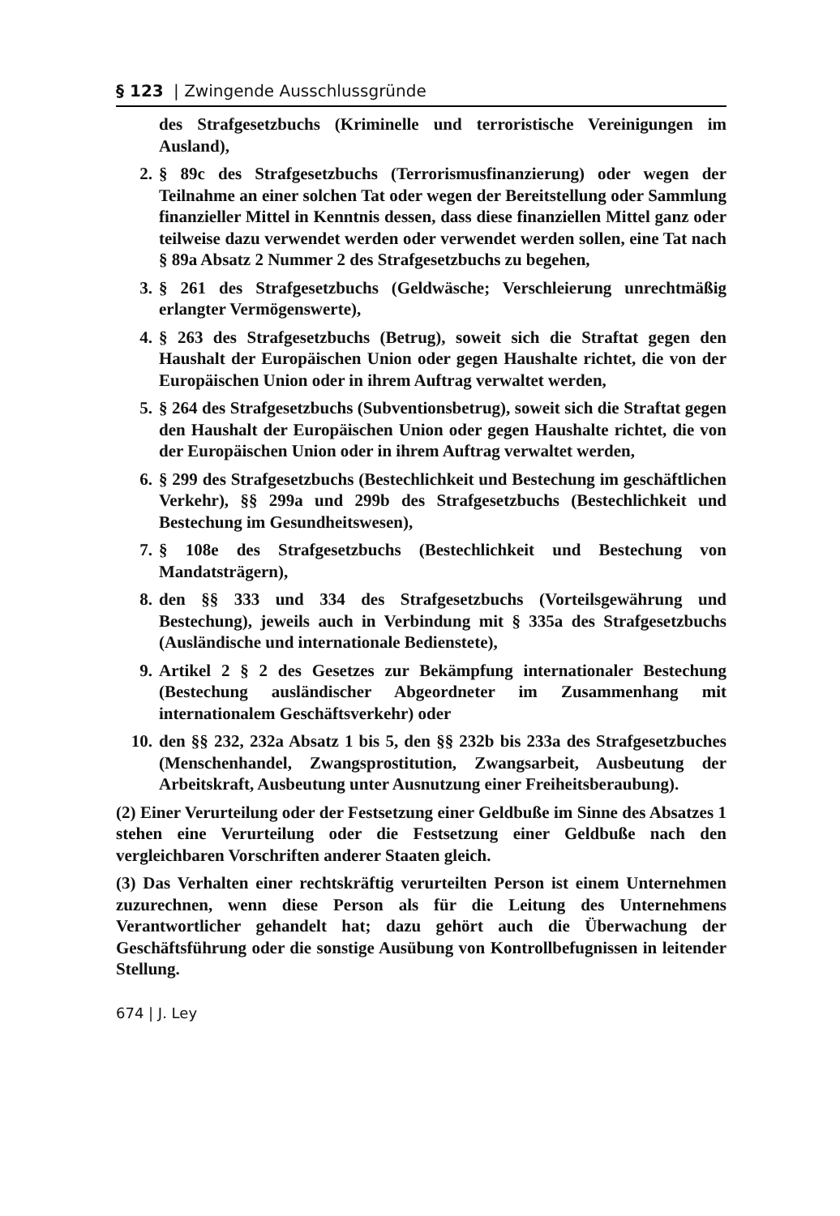§ 123 | Zwingende Ausschlussgründe
des Strafgesetzbuchs (Kriminelle und terroristische Vereinigungen im Ausland),
2. § 89c des Strafgesetzbuchs (Terrorismusfinanzierung) oder wegen der Teilnahme an einer solchen Tat oder wegen der Bereitstellung oder Sammlung finanzieller Mittel in Kenntnis dessen, dass diese finanziellen Mittel ganz oder teilweise dazu verwendet werden oder verwendet werden sollen, eine Tat nach § 89a Absatz 2 Nummer 2 des Strafgesetzbuchs zu begehen,
3. § 261 des Strafgesetzbuchs (Geldwäsche; Verschleierung unrechtmäßig erlangter Vermögenswerte),
4. § 263 des Strafgesetzbuchs (Betrug), soweit sich die Straftat gegen den Haushalt der Europäischen Union oder gegen Haushalte richtet, die von der Europäischen Union oder in ihrem Auftrag verwaltet werden,
5. § 264 des Strafgesetzbuchs (Subventionsbetrug), soweit sich die Straftat gegen den Haushalt der Europäischen Union oder gegen Haushalte richtet, die von der Europäischen Union oder in ihrem Auftrag verwaltet werden,
6. § 299 des Strafgesetzbuchs (Bestechlichkeit und Bestechung im geschäftlichen Verkehr), §§ 299a und 299b des Strafgesetzbuchs (Bestechlichkeit und Bestechung im Gesundheitswesen),
7. § 108e des Strafgesetzbuchs (Bestechlichkeit und Bestechung von Mandatsträgern),
8. den §§ 333 und 334 des Strafgesetzbuchs (Vorteilsgewährung und Bestechung), jeweils auch in Verbindung mit § 335a des Strafgesetzbuchs (Ausländische und internationale Bedienstete),
9. Artikel 2 § 2 des Gesetzes zur Bekämpfung internationaler Bestechung (Bestechung ausländischer Abgeordneter im Zusammenhang mit internationalem Geschäftsverkehr) oder
10. den §§ 232, 232a Absatz 1 bis 5, den §§ 232b bis 233a des Strafgesetzbuches (Menschenhandel, Zwangsprostitution, Zwangsarbeit, Ausbeutung der Arbeitskraft, Ausbeutung unter Ausnutzung einer Freiheitsberaubung).
(2) Einer Verurteilung oder der Festsetzung einer Geldbuße im Sinne des Absatzes 1 stehen eine Verurteilung oder die Festsetzung einer Geldbuße nach den vergleichbaren Vorschriften anderer Staaten gleich.
(3) Das Verhalten einer rechtskräftig verurteilten Person ist einem Unternehmen zuzurechnen, wenn diese Person als für die Leitung des Unternehmens Verantwortlicher gehandelt hat; dazu gehört auch die Überwachung der Geschäftsführung oder die sonstige Ausübung von Kontrollbefugnissen in leitender Stellung.
674 | J. Ley